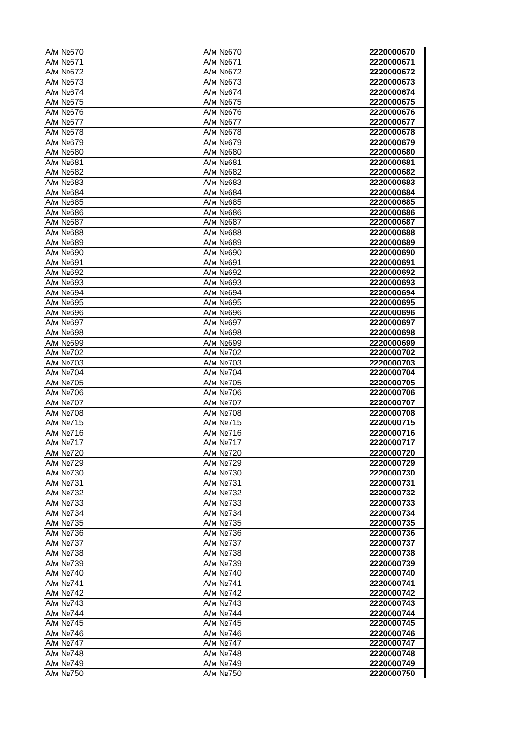| А/м №670 | А/м №670 | 2220000670 |
| А/м №671 | А/м №671 | 2220000671 |
| А/м №672 | А/м №672 | 2220000672 |
| А/м №673 | А/м №673 | 2220000673 |
| А/м №674 | А/м №674 | 2220000674 |
| А/м №675 | А/м №675 | 2220000675 |
| А/м №676 | А/м №676 | 2220000676 |
| А/м №677 | А/м №677 | 2220000677 |
| А/м №678 | А/м №678 | 2220000678 |
| А/м №679 | А/м №679 | 2220000679 |
| А/м №680 | А/м №680 | 2220000680 |
| А/м №681 | А/м №681 | 2220000681 |
| А/м №682 | А/м №682 | 2220000682 |
| А/м №683 | А/м №683 | 2220000683 |
| А/м №684 | А/м №684 | 2220000684 |
| А/м №685 | А/м №685 | 2220000685 |
| А/м №686 | А/м №686 | 2220000686 |
| А/м №687 | А/м №687 | 2220000687 |
| А/м №688 | А/м №688 | 2220000688 |
| А/м №689 | А/м №689 | 2220000689 |
| А/м №690 | А/м №690 | 2220000690 |
| А/м №691 | А/м №691 | 2220000691 |
| А/м №692 | А/м №692 | 2220000692 |
| А/м №693 | А/м №693 | 2220000693 |
| А/м №694 | А/м №694 | 2220000694 |
| А/м №695 | А/м №695 | 2220000695 |
| А/м №696 | А/м №696 | 2220000696 |
| А/м №697 | А/м №697 | 2220000697 |
| А/м №698 | А/м №698 | 2220000698 |
| А/м №699 | А/м №699 | 2220000699 |
| А/м №702 | А/м №702 | 2220000702 |
| А/м №703 | А/м №703 | 2220000703 |
| А/м №704 | А/м №704 | 2220000704 |
| А/м №705 | А/м №705 | 2220000705 |
| А/м №706 | А/м №706 | 2220000706 |
| А/м №707 | А/м №707 | 2220000707 |
| А/м №708 | А/м №708 | 2220000708 |
| А/м №715 | А/м №715 | 2220000715 |
| А/м №716 | А/м №716 | 2220000716 |
| А/м №717 | А/м №717 | 2220000717 |
| А/м №720 | А/м №720 | 2220000720 |
| А/м №729 | А/м №729 | 2220000729 |
| А/м №730 | А/м №730 | 2220000730 |
| А/м №731 | А/м №731 | 2220000731 |
| А/м №732 | А/м №732 | 2220000732 |
| А/м №733 | А/м №733 | 2220000733 |
| А/м №734 | А/м №734 | 2220000734 |
| А/м №735 | А/м №735 | 2220000735 |
| А/м №736 | А/м №736 | 2220000736 |
| А/м №737 | А/м №737 | 2220000737 |
| А/м №738 | А/м №738 | 2220000738 |
| А/м №739 | А/м №739 | 2220000739 |
| А/м №740 | А/м №740 | 2220000740 |
| А/м №741 | А/м №741 | 2220000741 |
| А/м №742 | А/м №742 | 2220000742 |
| А/м №743 | А/м №743 | 2220000743 |
| А/м №744 | А/м №744 | 2220000744 |
| А/м №745 | А/м №745 | 2220000745 |
| А/м №746 | А/м №746 | 2220000746 |
| А/м №747 | А/м №747 | 2220000747 |
| А/м №748 | А/м №748 | 2220000748 |
| А/м №749 | А/м №749 | 2220000749 |
| А/м №750 | А/м №750 | 2220000750 |